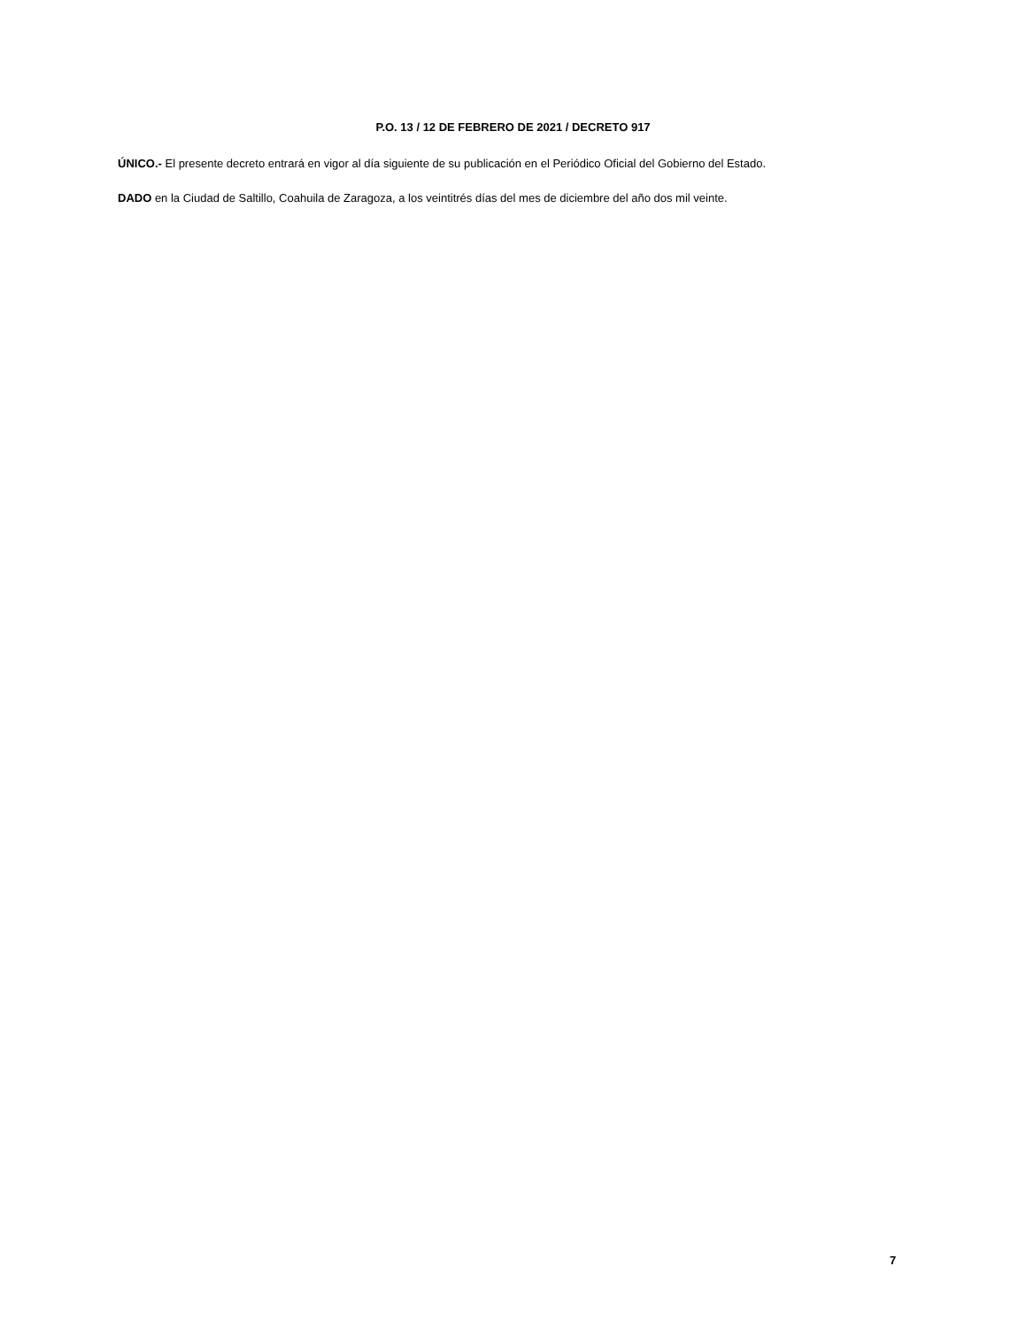P.O. 13 / 12 DE FEBRERO DE 2021 / DECRETO 917
ÚNICO.- El presente decreto entrará en vigor al día siguiente de su publicación en el Periódico Oficial del Gobierno del Estado.
DADO en la Ciudad de Saltillo, Coahuila de Zaragoza, a los veintitrés días del mes de diciembre del año dos mil veinte.
7